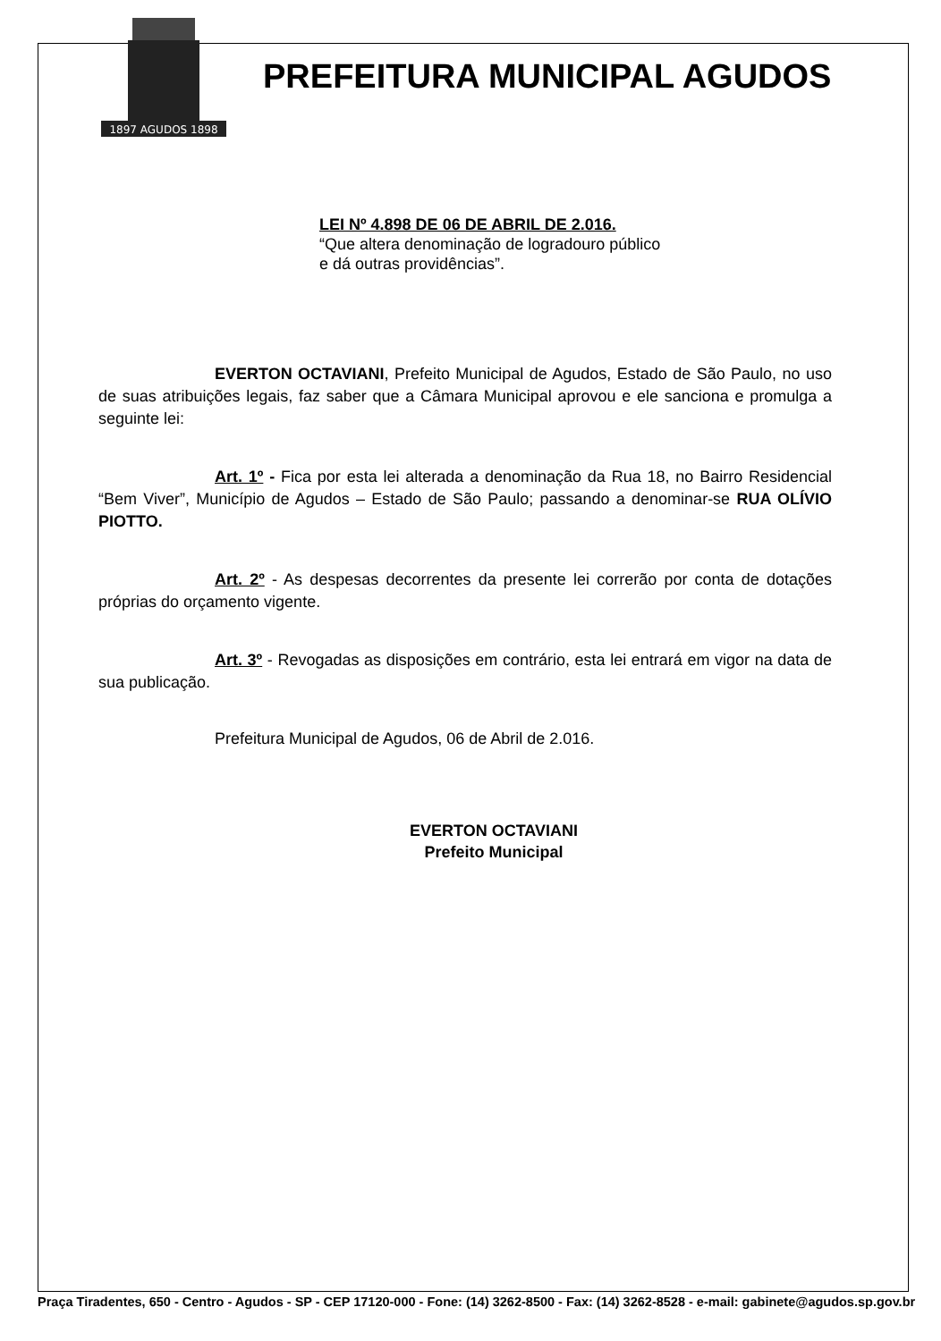1897 AGUDOS 1898
PREFEITURA MUNICIPAL AGUDOS
LEI Nº 4.898 DE 06 DE ABRIL DE 2.016.
“Que altera denominação de logradouro público
e dá outras providências”.
EVERTON OCTAVIANI, Prefeito Municipal de Agudos, Estado de São Paulo, no uso de suas atribuições legais, faz saber que a Câmara Municipal aprovou e ele sanciona e promulga a seguinte lei:
Art. 1º - Fica por esta lei alterada a denominação da Rua 18, no Bairro Residencial “Bem Viver”, Município de Agudos – Estado de São Paulo; passando a denominar-se RUA OLÍVIO PIOTTO.
Art. 2º - As despesas decorrentes da presente lei correrão por conta de dotações próprias do orçamento vigente.
Art. 3º - Revogadas as disposições em contrário, esta lei entrará em vigor na data de sua publicação.
Prefeitura Municipal de Agudos, 06 de Abril de 2.016.
EVERTON OCTAVIANI
Prefeito Municipal
Praça Tiradentes, 650 - Centro - Agudos - SP - CEP 17120-000 - Fone: (14) 3262-8500 - Fax: (14) 3262-8528 - e-mail: gabinete@agudos.sp.gov.br